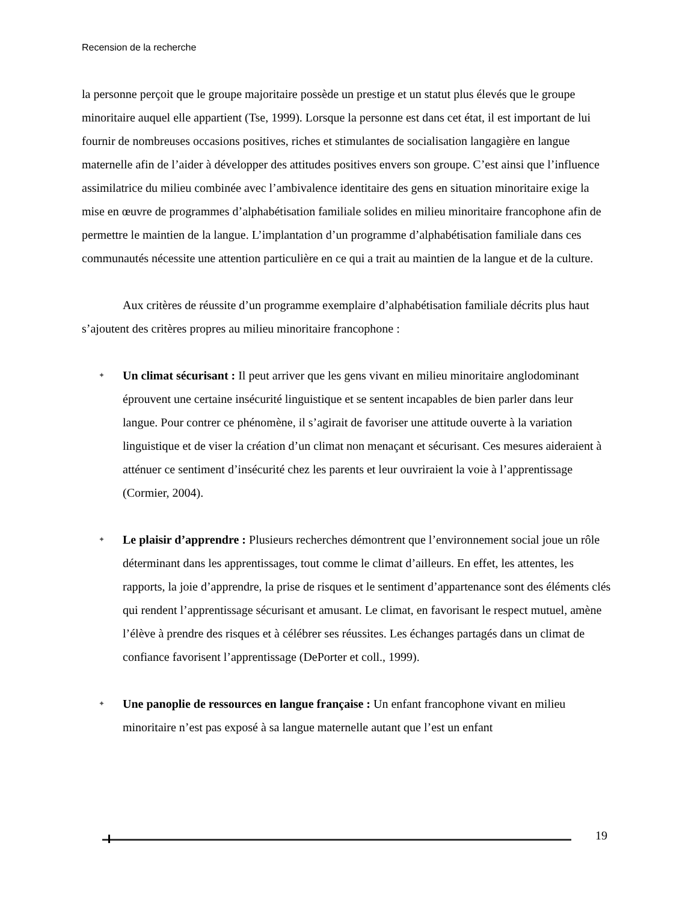Recension de la recherche
la personne perçoit que le groupe majoritaire possède un prestige et un statut plus élevés que le groupe minoritaire auquel elle appartient (Tse, 1999). Lorsque la personne est dans cet état, il est important de lui fournir de nombreuses occasions positives, riches et stimulantes de socialisation langagière en langue maternelle afin de l’aider à développer des attitudes positives envers son groupe. C’est ainsi que l’influence assimilatrice du milieu combinée avec l’ambivalence identitaire des gens en situation minoritaire exige la mise en œuvre de programmes d’alphabétisation familiale solides en milieu minoritaire francophone afin de permettre le maintien de la langue. L’implantation d’un programme d’alphabétisation familiale dans ces communautés nécessite une attention particulière en ce qui a trait au maintien de la langue et de la culture.
Aux critères de réussite d’un programme exemplaire d’alphabétisation familiale décrits plus haut s’ajoutent des critères propres au milieu minoritaire francophone :
✦ Un climat sécurisant : Il peut arriver que les gens vivant en milieu minoritaire anglodominant éprouvent une certaine insécurité linguistique et se sentent incapables de bien parler dans leur langue. Pour contrer ce phénomène, il s’agirait de favoriser une attitude ouverte à la variation linguistique et de viser la création d’un climat non menaçant et sécurisant. Ces mesures aideraient à atténuer ce sentiment d’insécurité chez les parents et leur ouvriraient la voie à l’apprentissage (Cormier, 2004).
✦ Le plaisir d’apprendre : Plusieurs recherches démontrent que l’environnement social joue un rôle déterminant dans les apprentissages, tout comme le climat d’ailleurs. En effet, les attentes, les rapports, la joie d’apprendre, la prise de risques et le sentiment d’appartenance sont des éléments clés qui rendent l’apprentissage sécurisant et amusant. Le climat, en favorisant le respect mutuel, amène l’élève à prendre des risques et à célébrer ses réussites. Les échanges partagés dans un climat de confiance favorisent l’apprentissage (DePorter et coll., 1999).
✦ Une panoplie de ressources en langue française : Un enfant francophone vivant en milieu minoritaire n’est pas exposé à sa langue maternelle autant que l’est un enfant
19